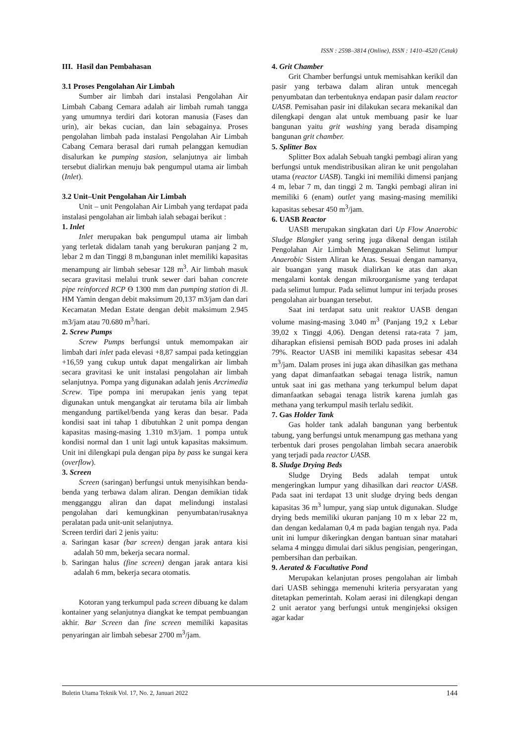ISSN : 2598–3814 (Online), ISSN : 1410–4520 (Cetak)
III. Hasil dan Pembahasan
3.1 Proses Pengolahan Air Limbah
Sumber air limbah dari instalasi Pengolahan Air Limbah Cabang Cemara adalah air limbah rumah tangga yang umumnya terdiri dari kotoran manusia (Fases dan urin), air bekas cucian, dan lain sebagainya. Proses pengolahan limbah pada instalasi Pengolahan Air Limbah Cabang Cemara berasal dari rumah pelanggan kemudian disalurkan ke pumping stasion, selanjutnya air limbah tersebut dialirkan menuju bak pengumpul utama air limbah (Inlet).
3.2 Unit–Unit Pengolahan Air Limbah
Unit – unit Pengolahan Air Limbah yang terdapat pada instalasi pengolahan air limbah ialah sebagai berikut :
1. Inlet
Inlet merupakan bak pengumpul utama air limbah yang terletak didalam tanah yang berukuran panjang 2 m, lebar 2 m dan Tinggi 8 m,bangunan inlet memiliki kapasitas menampung air limbah sebesar 128 m<sup>3</sup>. Air limbah masuk secara gravitasi melalui trunk sewer dari bahan concrete pipe reinforced RCP Ө 1300 mm dan pumping station di Jl. HM Yamin dengan debit maksimum 20,137 m3/jam dan dari Kecamatan Medan Estate dengan debit maksimum 2.945 m3/jam atau 70.680 m<sup>3</sup>/hari.
2. Screw Pumps
Screw Pumps berfungsi untuk memompakan air limbah dari inlet pada elevasi +8,87 sampai pada ketinggian +16,59 yang cukup untuk dapat mengalirkan air limbah secara gravitasi ke unit instalasi pengolahan air limbah selanjutnya. Pompa yang digunakan adalah jenis Arcrimedia Screw. Tipe pompa ini merupakan jenis yang tepat digunakan untuk mengangkat air terutama bila air limbah mengandung partikel/benda yang keras dan besar. Pada kondisi saat ini tahap 1 dibutuhkan 2 unit pompa dengan kapasitas masing-masing 1.310 m3/jam. 1 pompa untuk kondisi normal dan 1 unit lagi untuk kapasitas maksimum. Unit ini dilengkapi pula dengan pipa by pass ke sungai kera (overflow).
3. Screen
Screen (saringan) berfungsi untuk menyisihkan benda-benda yang terbawa dalam aliran. Dengan demikian tidak mengganggu aliran dan dapat melindungi instalasi pengolahan dari kemungkinan penyumbatan/rusaknya peralatan pada unit-unit selanjutnya.
Screen terdiri dari 2 jenis yaitu:
a. Saringan kasar (bar screen) dengan jarak antara kisi adalah 50 mm, bekerja secara normal.
b. Saringan halus (fine screen) dengan jarak antara kisi adalah 6 mm, bekerja secara otomatis.
Kotoran yang terkumpul pada screen dibuang ke dalam kontainer yang selanjutnya diangkat ke tempat pembuangan akhir. Bar Screen dan fine screen memiliki kapasitas penyaringan air limbah sebesar 2700 m<sup>3</sup>/jam.
4. Grit Chamber
Grit Chamber berfungsi untuk memisahkan kerikil dan pasir yang terbawa dalam aliran untuk mencegah penyumbatan dan terbentuknya endapan pasir dalam reactor UASB. Pemisahan pasir ini dilakukan secara mekanikal dan dilengkapi dengan alat untuk membuang pasir ke luar bangunan yaitu grit washing yang berada disamping bangunan grit chamber.
5. Splitter Box
Splitter Box adalah Sebuah tangki pembagi aliran yang berfungsi untuk mendistribusikan aliran ke unit pengolahan utama (reactor UASB). Tangki ini memiliki dimensi panjang 4 m, lebar 7 m, dan tinggi 2 m. Tangki pembagi aliran ini memiliki 6 (enam) outlet yang masing-masing memiliki kapasitas sebesar 450 m<sup>3</sup>/jam.
6. UASB Reactor
UASB merupakan singkatan dari Up Flow Anaerobic Sludge Blangket yang sering juga dikenal dengan istilah Pengolahan Air Limbah Menggunakan Selimut lumpur Anaerobic Sistem Aliran ke Atas. Sesuai dengan namanya, air buangan yang masuk dialirkan ke atas dan akan mengalami kontak dengan mikroorganisme yang terdapat pada selimut lumpur. Pada selimut lumpur ini terjadu proses pengolahan air buangan tersebut.
Saat ini terdapat satu unit reaktor UASB dengan volume masing-masing 3.040 m<sup>3</sup> (Panjang 19,2 x Lebar 39,02 x Tinggi 4,06). Dengan detensi rata-rata 7 jam, diharapkan efisiensi pemisah BOD pada proses ini adalah 79%. Reactor UASB ini memiliki kapasitas sebesar 434 m<sup>3</sup>/jam. Dalam proses ini juga akan dihasilkan gas methana yang dapat dimanfaatkan sebagai tenaga listrik, namun untuk saat ini gas methana yang terkumpul belum dapat dimanfaatkan sebagai tenaga listrik karena jumlah gas methana yang terkumpul masih terlalu sedikit.
7. Gas Holder Tank
Gas holder tank adalah bangunan yang berbentuk tabung, yang berfungsi untuk menampung gas methana yang terbentuk dari proses pengolahan limbah secara anaerobik yang terjadi pada reactor UASB.
8. Sludge Drying Beds
Sludge Drying Beds adalah tempat untuk mengeringkan lumpur yang dihasilkan dari reactor UASB. Pada saat ini terdapat 13 unit sludge drying beds dengan kapasitas 36 m<sup>3</sup> lumpur, yang siap untuk digunakan. Sludge drying beds memiliki ukuran panjang 10 m x lebar 22 m, dan dengan kedalaman 0,4 m pada bagian tengah nya. Pada unit ini lumpur dikeringkan dengan bantuan sinar matahari selama 4 minggu dimulai dari siklus pengisian, pengeringan, pembersihan dan perbaikan.
9. Aerated & Facultative Pond
Merupakan kelanjutan proses pengolahan air limbah dari UASB sehingga memenuhi kriteria persyaratan yang ditetapkan pemerintah. Kolam aerasi ini dilengkapi dengan 2 unit aerator yang berfungsi untuk menginjeksi oksigen agar kadar
Buletin Utama Teknik Vol. 17, No. 2, Januari 2022 144